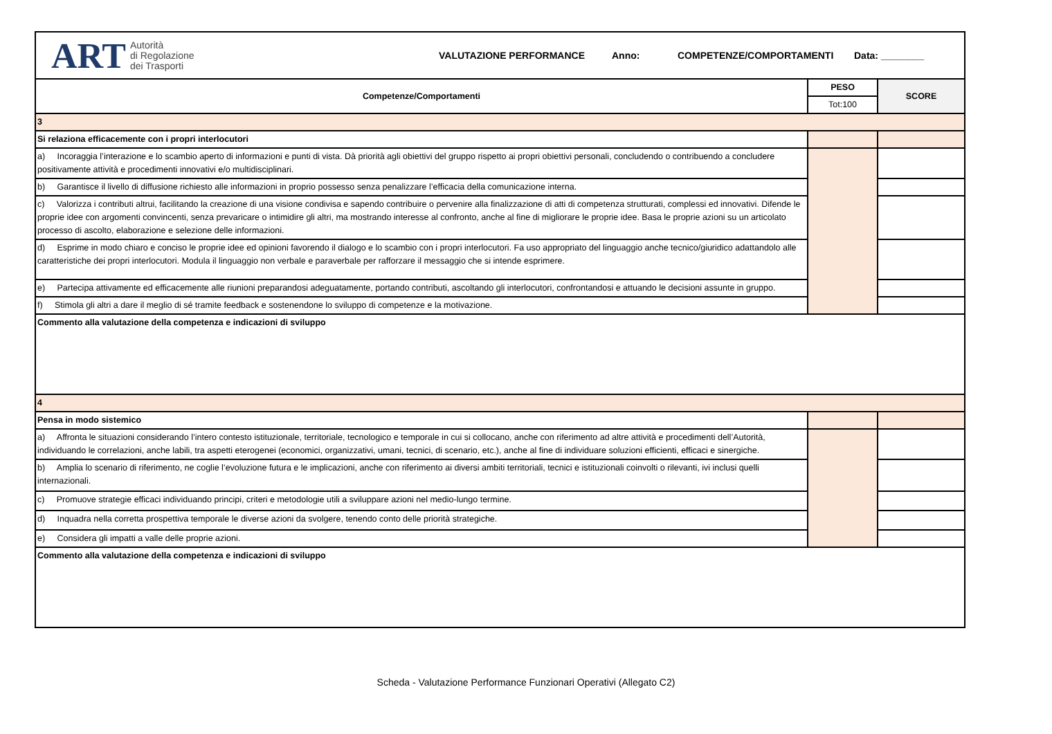| ART Autorità di Regolazione dei Trasporti VALUTAZIONE PERFORMANCE Anno: COMPETENZE/COMPORTAMENTI Data: ________ | | |
| Competenze/Comportamenti | PESO | SCORE |
| | Tot:100 | |
| 3 | | |
| Si relaziona efficacemente con i propri interlocutori | | |
| a) Incoraggia l’interazione e lo scambio aperto di informazioni e punti di vista. Dà priorità agli obiettivi del gruppo rispetto ai propri obiettivi personali, concludendo o contribuendo a concludere positivamente attività e procedimenti innovativi e/o multidisciplinari. | | |
| b) Garantisce il livello di diffusione richiesto alle informazioni in proprio possesso senza penalizzare l’efficacia della comunicazione interna. | | |
| c) Valorizza i contributi altrui, facilitando la creazione di una visione condivisa e sapendo contribuire o pervenire alla finalizzazione di atti di competenza strutturati, complessi ed innovativi. Difende le proprie idee con argomenti convincenti, senza prevaricare o intimidire gli altri, ma mostrando interesse al confronto, anche al fine di migliorare le proprie idee. Basa le proprie azioni su un articolato processo di ascolto, elaborazione e selezione delle informazioni. | | |
| d) Esprime in modo chiaro e conciso le proprie idee ed opinioni favorendo il dialogo e lo scambio con i propri interlocutori. Fa uso appropriato del linguaggio anche tecnico/giuridico adattandolo alle caratteristiche dei propri interlocutori. Modula il linguaggio non verbale e paraverbale per rafforzare il messaggio che si intende esprimere. | | |
| e) Partecipa attivamente ed efficacemente alle riunioni preparandosi adeguatamente, portando contributi, ascoltando gli interlocutori, confrontandosi e attuando le decisioni assunte in gruppo. | | |
| f) Stimola gli altri a dare il meglio di sé tramite feedback e sostenendone lo sviluppo di competenze e la motivazione. | | |
| Commento alla valutazione della competenza e indicazioni di sviluppo | | |
| 4 | | |
| Pensa in modo sistemico | | |
| a) Affronta le situazioni considerando l’intero contesto istituzionale, territoriale, tecnologico e temporale in cui si collocano, anche con riferimento ad altre attività e procedimenti dell’Autorità, individuando le correlazioni, anche labili, tra aspetti eterogenei (economici, organizzativi, umani, tecnici, di scenario, etc.), anche al fine di individuare soluzioni efficienti, efficaci e sinergiche. | | |
| b) Amplia lo scenario di riferimento, ne coglie l’evoluzione futura e le implicazioni, anche con riferimento ai diversi ambiti territoriali, tecnici e istituzionali coinvolti o rilevanti, ivi inclusi quelli internazionali. | | |
| c) Promuove strategie efficaci individuando principi, criteri e metodologie utili a sviluppare azioni nel medio-lungo termine. | | |
| d) Inquadra nella corretta prospettiva temporale le diverse azioni da svolgere, tenendo conto delle priorità strategiche. | | |
| e) Considera gli impatti a valle delle proprie azioni. | | |
| Commento alla valutazione della competenza e indicazioni di sviluppo | | |
Scheda - Valutazione Performance Funzionari Operativi (Allegato C2)